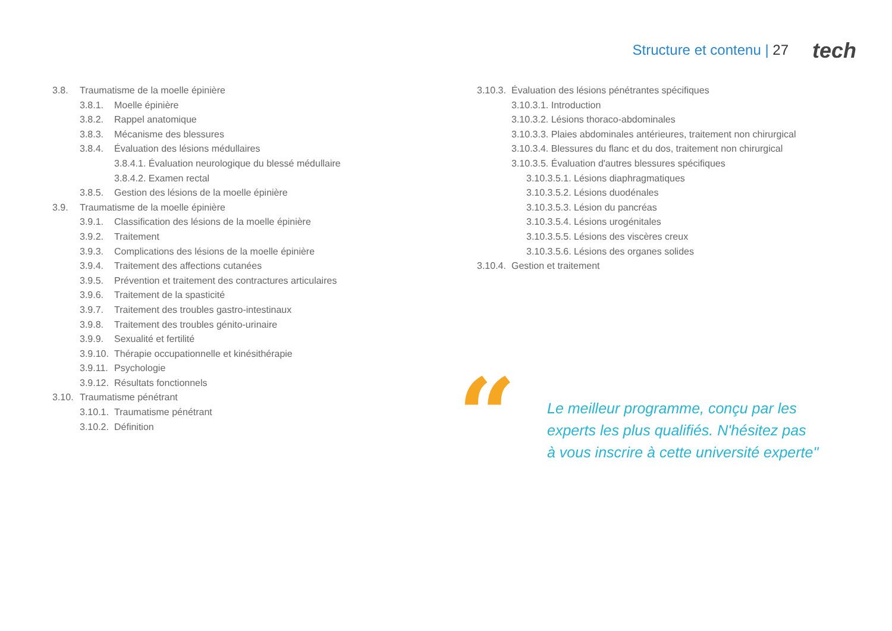Structure et contenu | 27 tech
3.8. Traumatisme de la moelle épinière
3.8.1. Moelle épinière
3.8.2. Rappel anatomique
3.8.3. Mécanisme des blessures
3.8.4. Évaluation des lésions médullaires
3.8.4.1. Évaluation neurologique du blessé médullaire
3.8.4.2. Examen rectal
3.8.5. Gestion des lésions de la moelle épinière
3.9. Traumatisme de la moelle épinière
3.9.1. Classification des lésions de la moelle épinière
3.9.2. Traitement
3.9.3. Complications des lésions de la moelle épinière
3.9.4. Traitement des affections cutanées
3.9.5. Prévention et traitement des contractures articulaires
3.9.6. Traitement de la spasticité
3.9.7. Traitement des troubles gastro-intestinaux
3.9.8. Traitement des troubles génito-urinaire
3.9.9. Sexualité et fertilité
3.9.10. Thérapie occupationnelle et kinésithérapie
3.9.11. Psychologie
3.9.12. Résultats fonctionnels
3.10. Traumatisme pénétrant
3.10.1. Traumatisme pénétrant
3.10.2. Définition
3.10.3. Évaluation des lésions pénétrantes spécifiques
3.10.3.1. Introduction
3.10.3.2. Lésions thoraco-abdominales
3.10.3.3. Plaies abdominales antérieures, traitement non chirurgical
3.10.3.4. Blessures du flanc et du dos, traitement non chirurgical
3.10.3.5. Évaluation d'autres blessures spécifiques
3.10.3.5.1. Lésions diaphragmatiques
3.10.3.5.2. Lésions duodénales
3.10.3.5.3. Lésion du pancréas
3.10.3.5.4. Lésions urogénitales
3.10.3.5.5. Lésions des viscères creux
3.10.3.5.6. Lésions des organes solides
3.10.4. Gestion et traitement
“
Le meilleur programme, conçu par les
experts les plus qualifiés. N'hésitez pas
à vous inscrire à cette université experte"